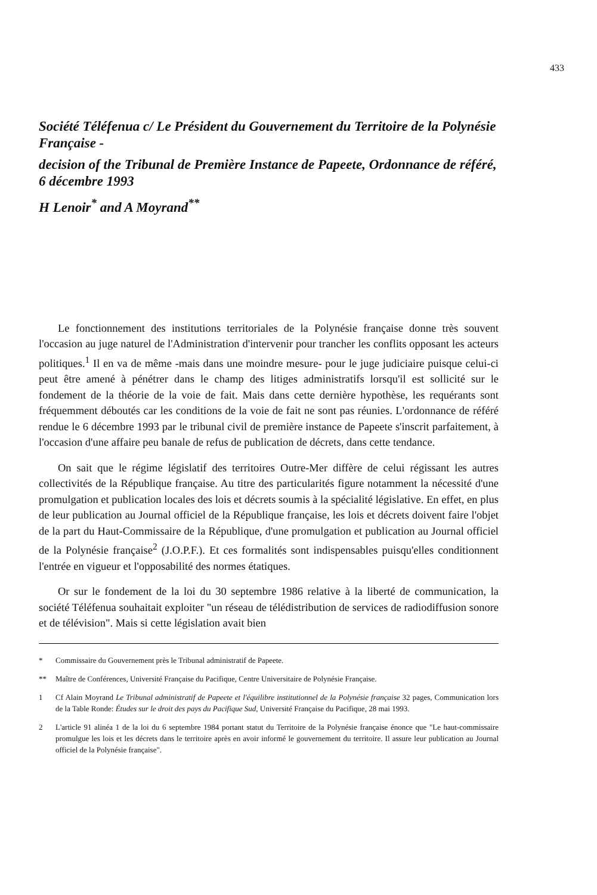433
Société Téléfenua c/ Le Président du Gouvernement du Territoire de la Polynésie Française -
decision of the Tribunal de Première Instance de Papeete, Ordonnance de référé, 6 décembre 1993
H Lenoir<sup>*</sup> and A Moyrand<sup>**</sup>
Le fonctionnement des institutions territoriales de la Polynésie française donne très souvent l'occasion au juge naturel de l'Administration d'intervenir pour trancher les conflits opposant les acteurs politiques.<sup>1</sup> Il en va de même -mais dans une moindre mesure- pour le juge judiciaire puisque celui-ci peut être amené à pénétrer dans le champ des litiges administratifs lorsqu'il est sollicité sur le fondement de la théorie de la voie de fait. Mais dans cette dernière hypothèse, les requérants sont fréquemment déboutés car les conditions de la voie de fait ne sont pas réunies. L'ordonnance de référé rendue le 6 décembre 1993 par le tribunal civil de première instance de Papeete s'inscrit parfaitement, à l'occasion d'une affaire peu banale de refus de publication de décrets, dans cette tendance.
On sait que le régime législatif des territoires Outre-Mer diffère de celui régissant les autres collectivités de la République française. Au titre des particularités figure notamment la nécessité d'une promulgation et publication locales des lois et décrets soumis à la spécialité législative. En effet, en plus de leur publication au Journal officiel de la République française, les lois et décrets doivent faire l'objet de la part du Haut-Commissaire de la République, d'une promulgation et publication au Journal officiel de la Polynésie française<sup>2</sup> (J.O.P.F.). Et ces formalités sont indispensables puisqu'elles conditionnent l'entrée en vigueur et l'opposabilité des normes étatiques.
Or sur le fondement de la loi du 30 septembre 1986 relative à la liberté de communication, la société Téléfenua souhaitait exploiter "un réseau de télédistribution de services de radiodiffusion sonore et de télévision". Mais si cette législation avait bien
* Commissaire du Gouvernement près le Tribunal administratif de Papeete.
** Maître de Conférences, Université Française du Pacifique, Centre Universitaire de Polynésie Française.
1 Cf Alain Moyrand Le Tribunal administratif de Papeete et l'équilibre institutionnel de la Polynésie française 32 pages, Communication lors de la Table Ronde: Études sur le droit des pays du Pacifique Sud, Université Française du Pacifique, 28 mai 1993.
2 L'article 91 alinéa 1 de la loi du 6 septembre 1984 portant statut du Territoire de la Polynésie française énonce que "Le haut-commissaire promulgue les lois et les décrets dans le territoire après en avoir informé le gouvernement du territoire. Il assure leur publication au Journal officiel de la Polynésie française".